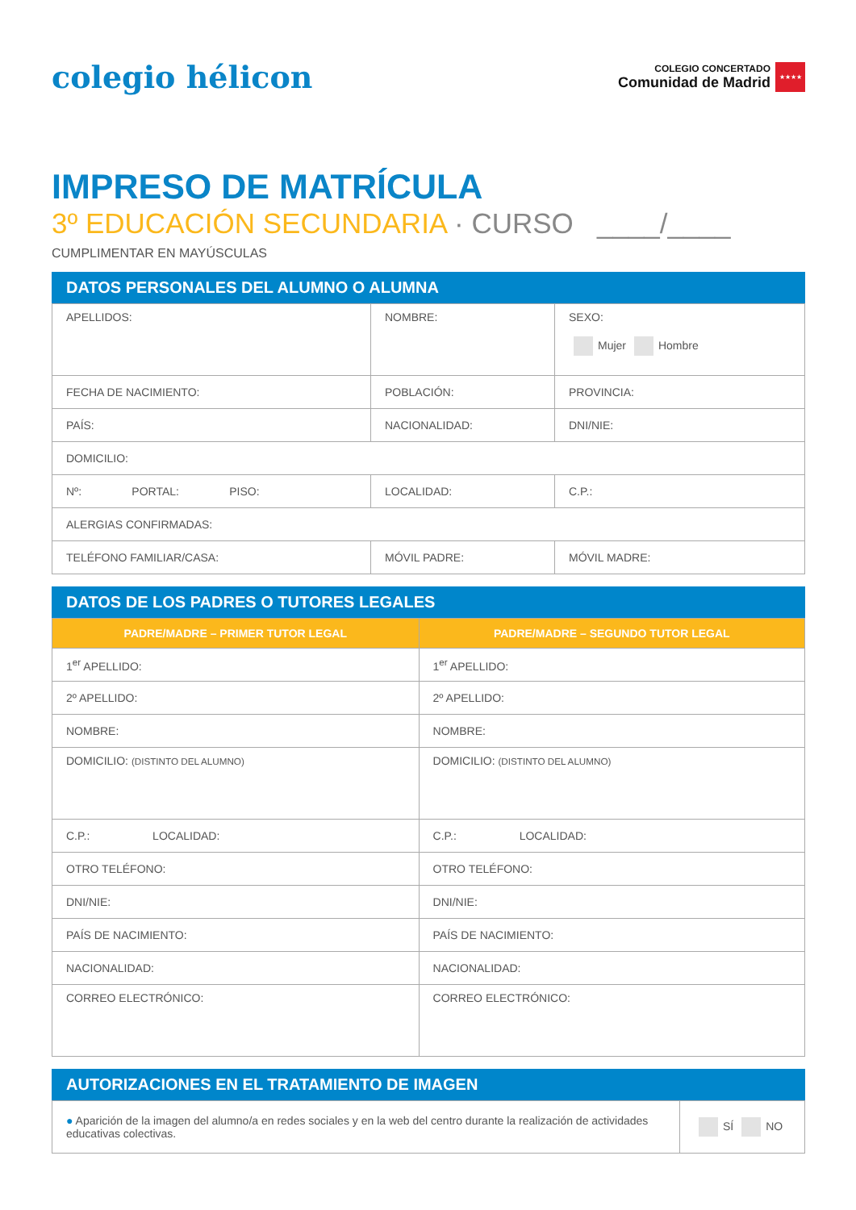colegio hélicon
COLEGIO CONCERTADO
Comunidad de Madrid
★★★★
IMPRESO DE MATRÍCULA
3º EDUCACIÓN SECUNDARIA · CURSO ____/____
CUMPLIMENTAR EN MAYÚSCULAS
DATOS PERSONALES DEL ALUMNO O ALUMNA
| APELLIDOS: | NOMBRE: | SEXO: Mujer Hombre | |
| FECHA DE NACIMIENTO: | POBLACIÓN: | PROVINCIA: | |
| PAÍS: | NACIONALIDAD: | DNI/NIE: | |
| DOMICILIO: | | | |
| Nº: PORTAL: PISO: | LOCALIDAD: | | C.P.: |
| ALERGIAS CONFIRMADAS: | | | |
| TELÉFONO FAMILIAR/CASA: | MÓVIL PADRE: | MÓVIL MADRE: | |
DATOS DE LOS PADRES O TUTORES LEGALES
| PADRE/MADRE – PRIMER TUTOR LEGAL | PADRE/MADRE – SEGUNDO TUTOR LEGAL |
| --- | --- |
| 1<sup>er</sup> APELLIDO: | 1<sup>er</sup> APELLIDO: |
| 2º APELLIDO: | 2º APELLIDO: |
| NOMBRE: | NOMBRE: |
| DOMICILIO: (DISTINTO DEL ALUMNO) | DOMICILIO: (DISTINTO DEL ALUMNO) |
| C.P.: LOCALIDAD: | C.P.: LOCALIDAD: |
| OTRO TELÉFONO: | OTRO TELÉFONO: |
| DNI/NIE: | DNI/NIE: |
| PAÍS DE NACIMIENTO: | PAÍS DE NACIMIENTO: |
| NACIONALIDAD: | NACIONALIDAD: |
| CORREO ELECTRÓNICO: | CORREO ELECTRÓNICO: |
AUTORIZACIONES EN EL TRATAMIENTO DE IMAGEN
| ● Aparición de la imagen del alumno/a en redes sociales y en la web del centro durante la realización de actividades educativas colectivas. | SÍ NO |